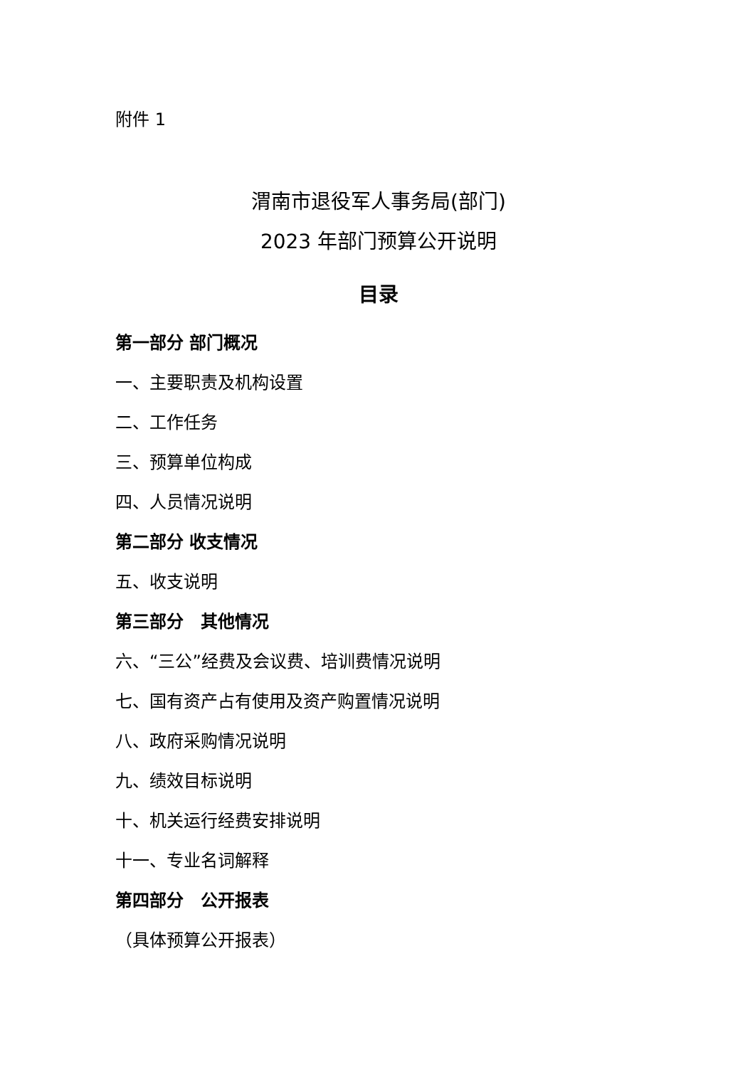附件 1
渭南市退役军人事务局(部门)
2023 年部门预算公开说明
目录
第一部分 部门概况
一、主要职责及机构设置
二、工作任务
三、预算单位构成
四、人员情况说明
第二部分 收支情况
五、收支说明
第三部分　其他情况
六、“三公”经费及会议费、培训费情况说明
七、国有资产占有使用及资产购置情况说明
八、政府采购情况说明
九、绩效目标说明
十、机关运行经费安排说明
十一、专业名词解释
第四部分　公开报表
（具体预算公开报表）